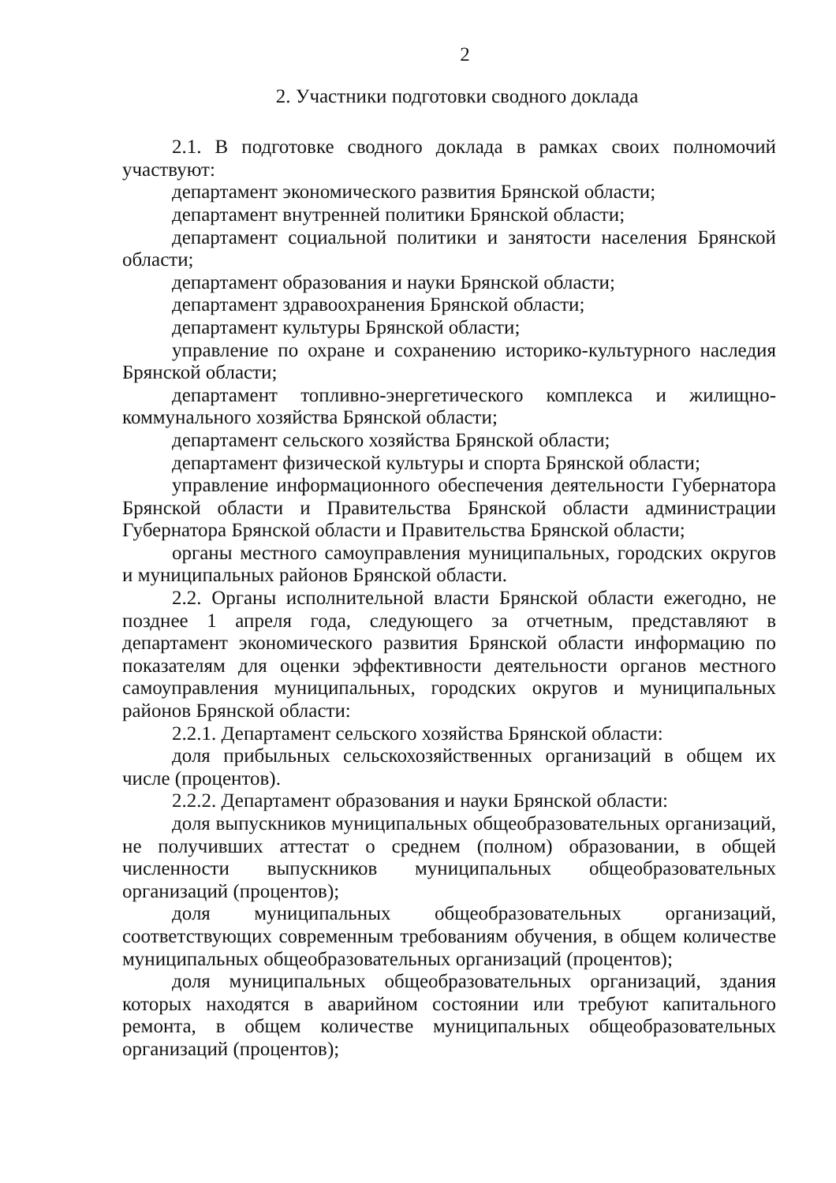2
2. Участники подготовки сводного доклада
2.1. В подготовке сводного доклада в рамках своих полномочий участвуют:
департамент экономического развития Брянской области;
департамент внутренней политики Брянской области;
департамент социальной политики и занятости населения Брянской области;
департамент образования и науки Брянской области;
департамент здравоохранения Брянской области;
департамент культуры Брянской области;
управление по охране и сохранению историко-культурного наследия Брянской области;
департамент топливно-энергетического комплекса и жилищно-коммунального хозяйства Брянской области;
департамент сельского хозяйства Брянской области;
департамент физической культуры и спорта Брянской области;
управление информационного обеспечения деятельности Губернатора Брянской области и Правительства Брянской области администрации Губернатора Брянской области и Правительства Брянской области;
органы местного самоуправления муниципальных, городских округов и муниципальных районов Брянской области.
2.2. Органы исполнительной власти Брянской области ежегодно, не позднее 1 апреля года, следующего за отчетным, представляют в департамент экономического развития Брянской области информацию по показателям для оценки эффективности деятельности органов местного самоуправления муниципальных, городских округов и муниципальных районов Брянской области:
2.2.1. Департамент сельского хозяйства Брянской области:
доля прибыльных сельскохозяйственных организаций в общем их числе (процентов).
2.2.2. Департамент образования и науки Брянской области:
доля выпускников муниципальных общеобразовательных организаций, не получивших аттестат о среднем (полном) образовании, в общей численности выпускников муниципальных общеобразовательных организаций (процентов);
доля муниципальных общеобразовательных организаций, соответствующих современным требованиям обучения, в общем количестве муниципальных общеобразовательных организаций (процентов);
доля муниципальных общеобразовательных организаций, здания которых находятся в аварийном состоянии или требуют капитального ремонта, в общем количестве муниципальных общеобразовательных организаций (процентов);